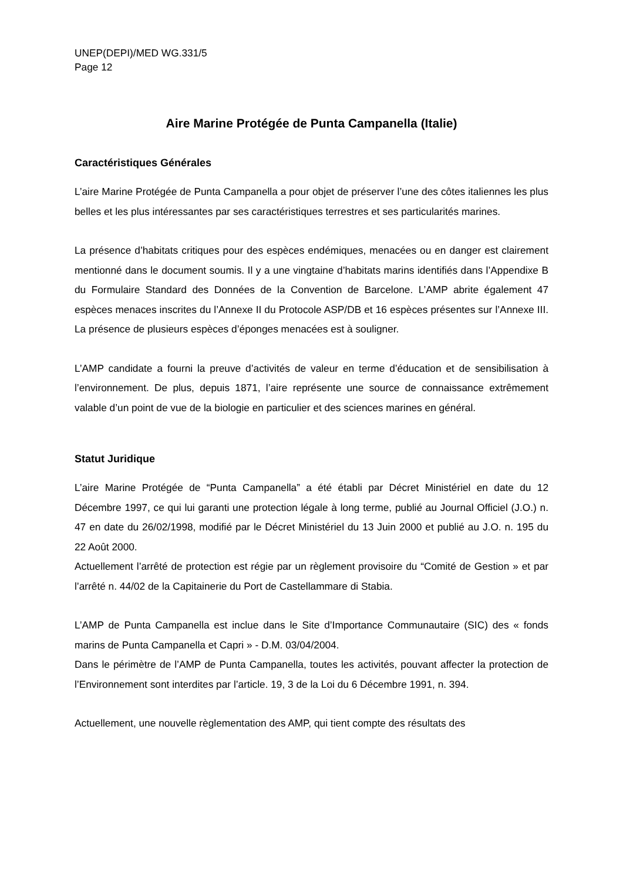UNEP(DEPI)/MED WG.331/5
Page 12
Aire Marine Protégée de Punta Campanella (Italie)
Caractéristiques Générales
L’aire Marine Protégée de Punta Campanella a pour objet de préserver l’une des côtes italiennes les plus belles et les plus intéressantes par ses caractéristiques terrestres et ses particularités marines.
La présence d’habitats critiques pour des espèces endémiques, menacées ou en danger est clairement mentionné dans le document soumis. Il y a une vingtaine d’habitats marins identifiés dans l’Appendixe B du Formulaire Standard des Données de la Convention de Barcelone. L’AMP abrite également 47 espèces menaces inscrites du l’Annexe II du Protocole ASP/DB et 16 espèces présentes sur l’Annexe III. La présence de plusieurs espèces d’éponges menacées est à souligner.
L’AMP candidate a fourni la preuve d’activités de valeur en terme d’éducation et de sensibilisation à l’environnement. De plus, depuis 1871, l’aire représente une source de connaissance extrêmement valable d’un point de vue de la biologie en particulier et des sciences marines en général.
Statut Juridique
L’aire Marine Protégée de “Punta Campanella” a été établi par Décret Ministériel en date du 12 Décembre 1997, ce qui lui garanti une protection légale à long terme, publié au Journal Officiel (J.O.) n. 47 en date du 26/02/1998, modifié par le Décret Ministériel du 13 Juin 2000 et publié au J.O. n. 195 du 22 Août 2000.
Actuellement l’arrêté de protection est régie par un règlement provisoire du “Comité de Gestion » et par l’arrêté n. 44/02 de la Capitainerie du Port de Castellammare di Stabia.
L’AMP de Punta Campanella est inclue dans le Site d’Importance Communautaire (SIC) des « fonds marins de Punta Campanella et Capri » - D.M. 03/04/2004.
Dans le périmètre de l’AMP de Punta Campanella, toutes les activités, pouvant affecter la protection de l’Environnement sont interdites par l’article. 19, 3 de la Loi du 6 Décembre 1991, n. 394.
Actuellement, une nouvelle règlementation des AMP, qui tient compte des résultats des